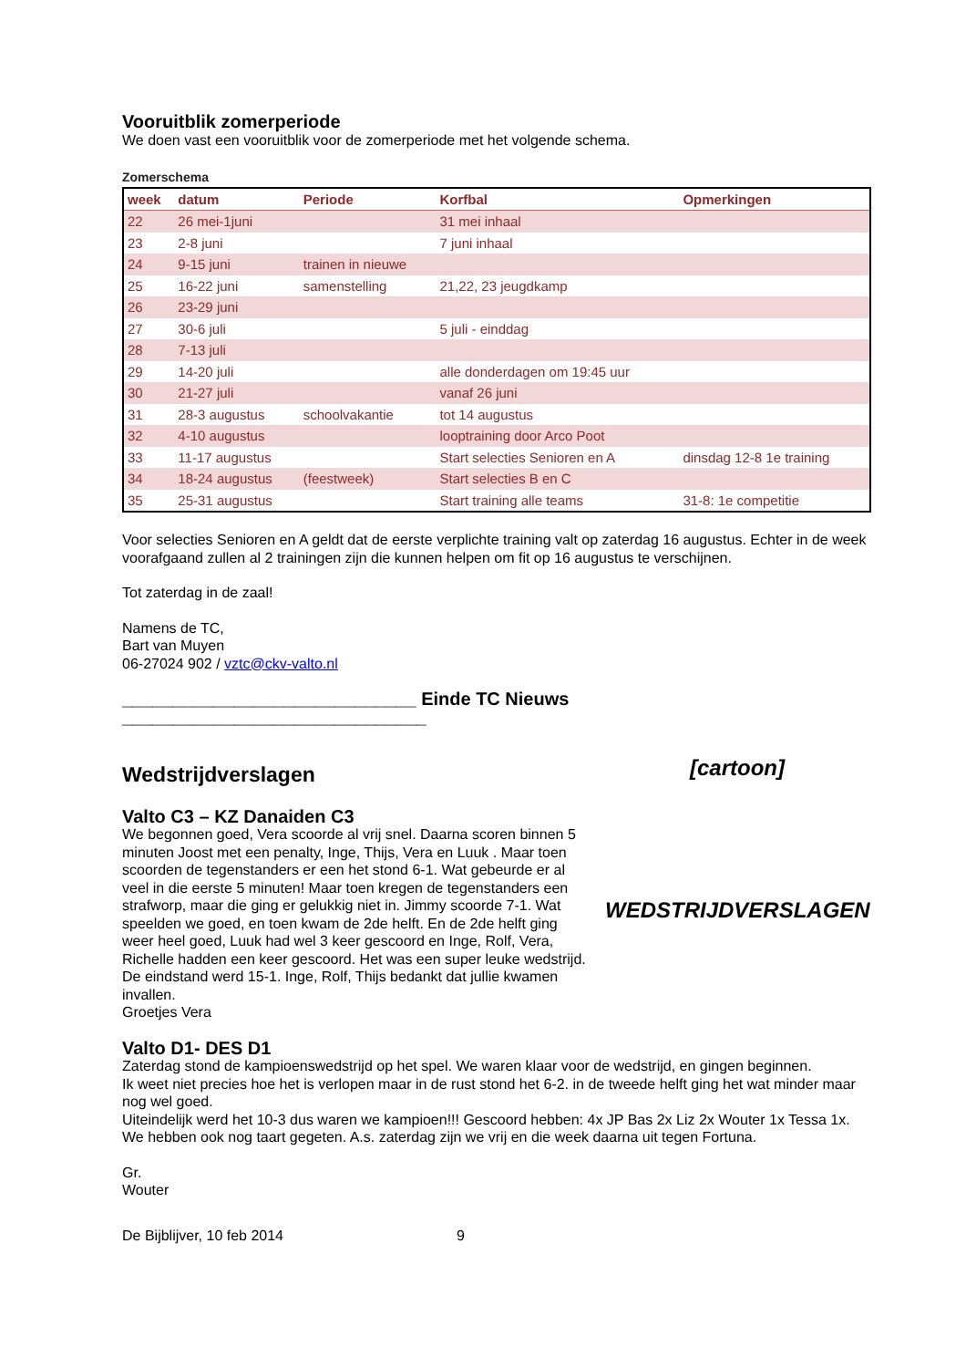Vooruitblik zomerperiode
We doen vast een vooruitblik voor de zomerperiode met het volgende schema.
Zomerschema
| week | datum | Periode | Korfbal | Opmerkingen |
| --- | --- | --- | --- | --- |
| 22 | 26 mei-1juni | | 31 mei inhaal | |
| 23 | 2-8 juni | | 7 juni inhaal | |
| 24 | 9-15 juni | trainen in nieuwe | | |
| 25 | 16-22 juni | samenstelling | 21,22, 23 jeugdkamp | |
| 26 | 23-29 juni | | | |
| 27 | 30-6 juli | | 5 juli - einddag | |
| 28 | 7-13 juli | | | |
| 29 | 14-20 juli | | alle donderdagen om 19:45 uur | |
| 30 | 21-27 juli | | vanaf 26 juni | |
| 31 | 28-3 augustus | schoolvakantie | tot 14 augustus | |
| 32 | 4-10 augustus | | looptraining door Arco Poot | |
| 33 | 11-17 augustus | | Start selecties Senioren en A | dinsdag 12-8 1e training |
| 34 | 18-24 augustus | (feestweek) | Start selecties B en C | |
| 35 | 25-31 augustus | | Start training alle teams | 31-8: 1e competitie |
Voor selecties Senioren en A geldt dat de eerste verplichte training valt op zaterdag 16 augustus. Echter in de week voorafgaand zullen al 2 trainingen zijn die kunnen helpen om fit op 16 augustus te verschijnen.
Tot zaterdag in de zaal!
Namens de TC,
Bart van Muyen
06-27024 902 / vztc@ckv-valto.nl
_____________________________ Einde TC Nieuws ______________________________
[cartoon]
WEDSTRIJDVERSLAGEN
Wedstrijdverslagen
Valto C3 – KZ Danaiden C3
We begonnen goed, Vera scoorde al vrij snel. Daarna scoren binnen 5 minuten Joost met een penalty, Inge, Thijs, Vera en Luuk . Maar toen scoorden de tegenstanders er een het stond 6-1. Wat gebeurde er al veel in die eerste 5 minuten! Maar toen kregen de tegenstanders een strafworp, maar die ging er gelukkig niet in. Jimmy scoorde 7-1. Wat speelden we goed, en toen kwam de 2de helft. En de 2de helft ging weer heel goed, Luuk had wel 3 keer gescoord en Inge, Rolf, Vera, Richelle hadden een keer gescoord. Het was een super leuke wedstrijd. De eindstand werd 15-1. Inge, Rolf, Thijs bedankt dat jullie kwamen invallen.
Groetjes Vera
Valto D1- DES D1
Zaterdag stond de kampioenswedstrijd op het spel. We waren klaar voor de wedstrijd, en gingen beginnen.
Ik weet niet precies hoe het is verlopen maar in de rust stond het 6-2. in de tweede helft ging het wat minder maar nog wel goed.
Uiteindelijk werd het 10-3 dus waren we kampioen!!! Gescoord hebben: 4x JP Bas 2x Liz 2x Wouter 1x Tessa 1x.
We hebben ook nog taart gegeten. A.s. zaterdag zijn we vrij en die week daarna uit tegen Fortuna.
Gr.
Wouter
De Bijblijver, 10 feb 2014 9